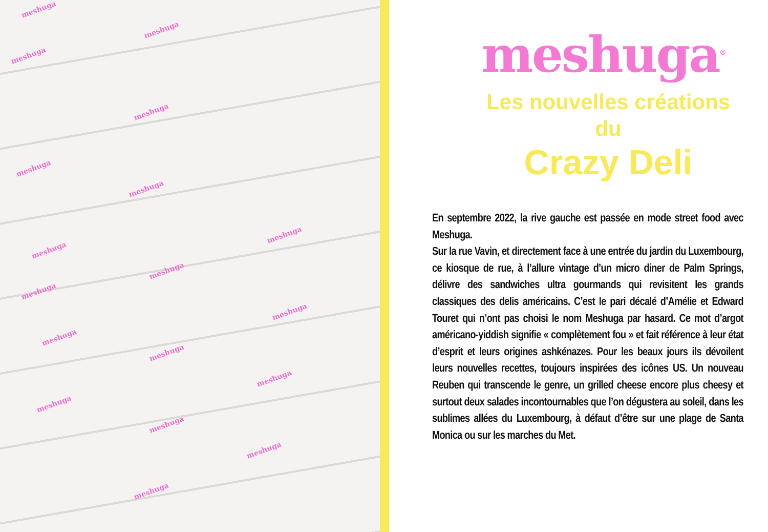meshuga
meshuga
meshuga
meshuga
meshuga
meshuga
meshuga
meshuga
meshuga
meshuga
meshuga
meshuga
meshuga
meshuga
meshuga
meshuga
meshuga
meshuga
meshuga<sup>®</sup>
Les nouvelles créations
du
Crazy Deli
En septembre 2022, la rive gauche est passée en mode street food avec Meshuga.
Sur la rue Vavin, et directement face à une entrée du jardin du Luxembourg, ce kiosque de rue, à l’allure vintage d’un micro diner de Palm Springs, délivre des sandwiches ultra gourmands qui revisitent les grands classiques des delis américains. C’est le pari décalé d’Amélie et Edward Touret qui n’ont pas choisi le nom Meshuga par hasard. Ce mot d’argot américano-yiddish signifie « complètement fou » et fait référence à leur état d’esprit et leurs origines ashkénazes. Pour les beaux jours ils dévoilent leurs nouvelles recettes, toujours inspirées des icônes US. Un nouveau Reuben qui transcende le genre, un grilled cheese encore plus cheesy et surtout deux salades incontournables que l’on dégustera au soleil, dans les sublimes allées du Luxembourg, à défaut d’être sur une plage de Santa Monica ou sur les marches du Met.